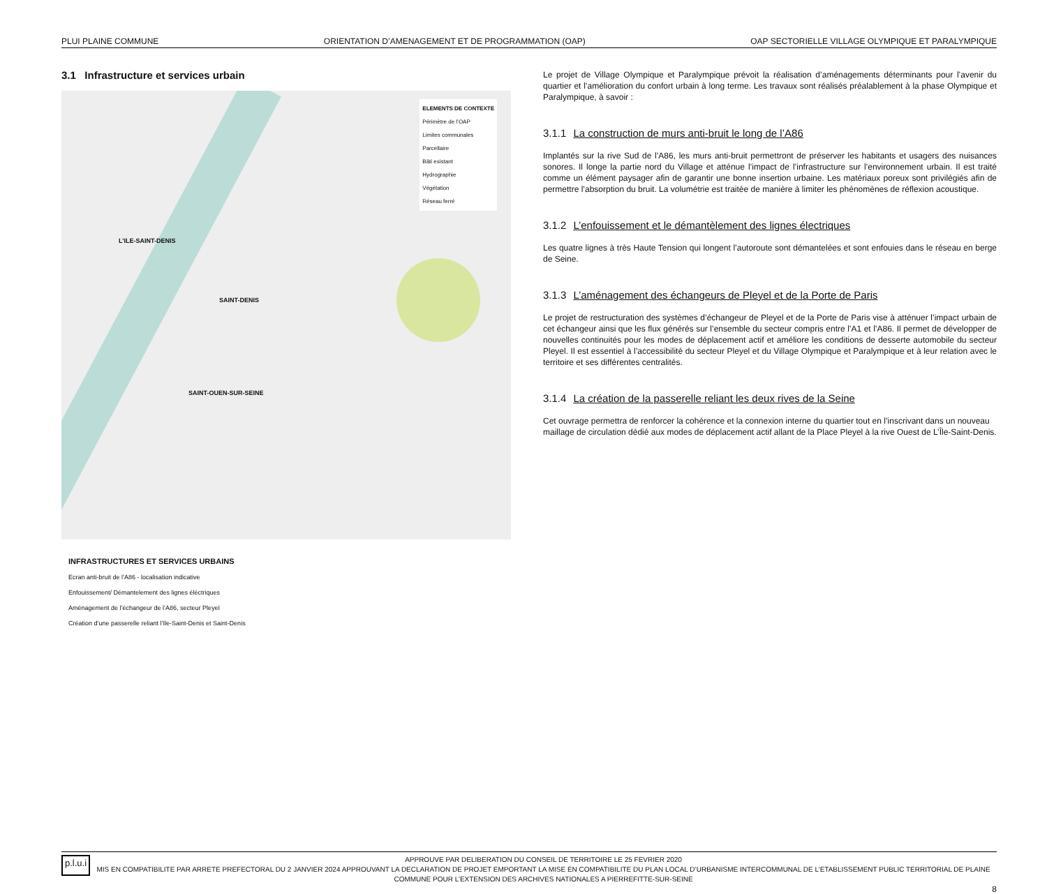PLUI PLAINE COMMUNE ORIENTATION D’AMENAGEMENT ET DE PROGRAMMATION (OAP) OAP SECTORIELLE VILLAGE OLYMPIQUE ET PARALYMPIQUE
3.1 Infrastructure et services urbain
ELEMENTS DE CONTEXTE
Périmètre de l’OAP
Limites communales
Parcellaire
Bâti existant
Hydrographie
Végétation
Réseau ferré
L’ILE-SAINT-DENIS
SAINT-DENIS
SAINT-OUEN-SUR-SEINE
INFRASTRUCTURES ET SERVICES URBAINS
Ecran anti-bruit de l’A86 - localisation indicative
Enfouissement/ Démantelement des lignes éléctriques
Aménagement de l’échangeur de l’A86, secteur Pleyel
Création d’une passerelle reliant l’Ile-Saint-Denis et Saint-Denis
Le projet de Village Olympique et Paralympique prévoit la réalisation d’aménagements déterminants pour l’avenir du quartier et l’amélioration du confort urbain à long terme. Les travaux sont réalisés préalablement à la phase Olympique et Paralympique, à savoir :
3.1.1 La construction de murs anti-bruit le long de l’A86
Implantés sur la rive Sud de l’A86, les murs anti-bruit permettront de préserver les habitants et usagers des nuisances sonores. Il longe la partie nord du Village et atténue l’impact de l’infrastructure sur l’environnement urbain. Il est traité comme un élément paysager afin de garantir une bonne insertion urbaine. Les matériaux poreux sont privilégiés afin de permettre l’absorption du bruit. La volumétrie est traitée de manière à limiter les phénomènes de réflexion acoustique.
3.1.2 L’enfouissement et le démantèlement des lignes électriques
Les quatre lignes à très Haute Tension qui longent l’autoroute sont démantelées et sont enfouies dans le réseau en berge de Seine.
3.1.3 L’aménagement des échangeurs de Pleyel et de la Porte de Paris
Le projet de restructuration des systèmes d’échangeur de Pleyel et de la Porte de Paris vise à atténuer l’impact urbain de cet échangeur ainsi que les flux générés sur l’ensemble du secteur compris entre l’A1 et l’A86. Il permet de développer de nouvelles continuités pour les modes de déplacement actif et améliore les conditions de desserte automobile du secteur Pleyel. Il est essentiel à l’accessibilité du secteur Pleyel et du Village Olympique et Paralympique et à leur relation avec le territoire et ses différentes centralités.
3.1.4 La création de la passerelle reliant les deux rives de la Seine
Cet ouvrage permettra de renforcer la cohérence et la connexion interne du quartier tout en l’inscrivant dans un nouveau maillage de circulation dédié aux modes de déplacement actif allant de la Place Pleyel à la rive Ouest de L’Île-Saint-Denis.
p.l.u.i
APPROUVE PAR DELIBERATION DU CONSEIL DE TERRITOIRE LE 25 FEVRIER 2020
MIS EN COMPATIBILITE PAR ARRETE PREFECTORAL DU 2 JANVIER 2024 APPROUVANT LA DECLARATION DE PROJET EMPORTANT LA MISE EN COMPATIBILITE DU PLAN LOCAL D’URBANISME INTERCOMMUNAL DE L’ETABLISSEMENT PUBLIC TERRITORIAL DE PLAINE COMMUNE POUR L’EXTENSION DES ARCHIVES NATIONALES A PIERREFITTE-SUR-SEINE
8